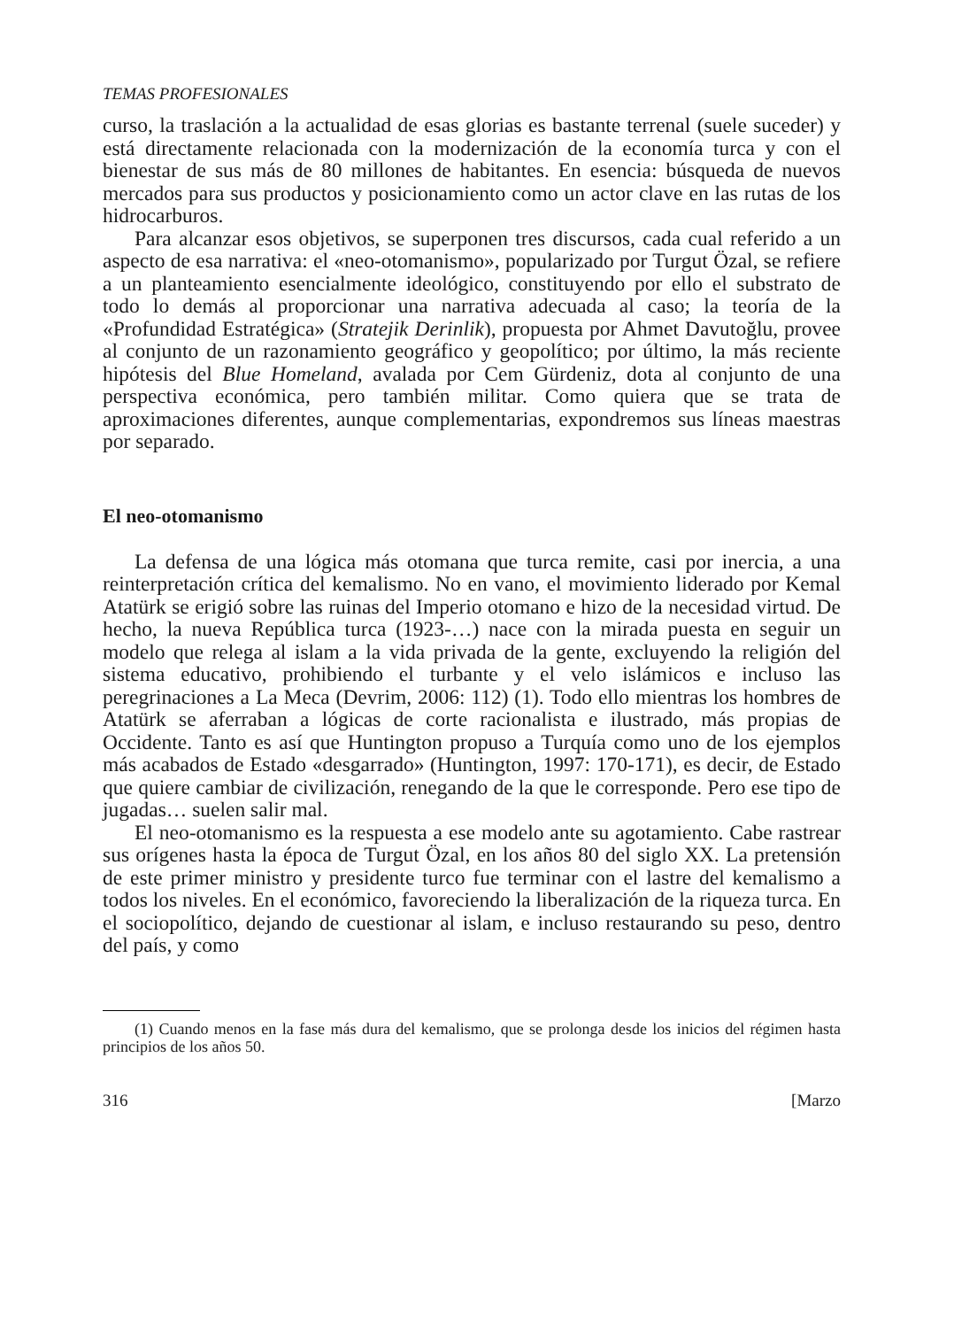TEMAS PROFESIONALES
curso, la traslación a la actualidad de esas glorias es bastante terrenal (suele suceder) y está directamente relacionada con la modernización de la economía turca y con el bienestar de sus más de 80 millones de habitantes. En esencia: búsqueda de nuevos mercados para sus productos y posicionamiento como un actor clave en las rutas de los hidrocarburos.
Para alcanzar esos objetivos, se superponen tres discursos, cada cual referido a un aspecto de esa narrativa: el «neo-otomanismo», popularizado por Turgut Özal, se refiere a un planteamiento esencialmente ideológico, constituyendo por ello el substrato de todo lo demás al proporcionar una narrativa adecuada al caso; la teoría de la «Profundidad Estratégica» (Stratejik Derinlik), propuesta por Ahmet Davutoğlu, provee al conjunto de un razonamiento geográfico y geopolítico; por último, la más reciente hipótesis del Blue Homeland, avalada por Cem Gürdeniz, dota al conjunto de una perspectiva económica, pero también militar. Como quiera que se trata de aproximaciones diferentes, aunque complementarias, expondremos sus líneas maestras por separado.
El neo-otomanismo
La defensa de una lógica más otomana que turca remite, casi por inercia, a una reinterpretación crítica del kemalismo. No en vano, el movimiento liderado por Kemal Atatürk se erigió sobre las ruinas del Imperio otomano e hizo de la necesidad virtud. De hecho, la nueva República turca (1923-…) nace con la mirada puesta en seguir un modelo que relega al islam a la vida privada de la gente, excluyendo la religión del sistema educativo, prohibiendo el turbante y el velo islámicos e incluso las peregrinaciones a La Meca (Devrim, 2006: 112) (1). Todo ello mientras los hombres de Atatürk se aferraban a lógicas de corte racionalista e ilustrado, más propias de Occidente. Tanto es así que Huntington propuso a Turquía como uno de los ejemplos más acabados de Estado «desgarrado» (Huntington, 1997: 170-171), es decir, de Estado que quiere cambiar de civilización, renegando de la que le corresponde. Pero ese tipo de jugadas… suelen salir mal.
El neo-otomanismo es la respuesta a ese modelo ante su agotamiento. Cabe rastrear sus orígenes hasta la época de Turgut Özal, en los años 80 del siglo XX. La pretensión de este primer ministro y presidente turco fue terminar con el lastre del kemalismo a todos los niveles. En el económico, favoreciendo la liberalización de la riqueza turca. En el sociopolítico, dejando de cuestionar al islam, e incluso restaurando su peso, dentro del país, y como
(1) Cuando menos en la fase más dura del kemalismo, que se prolonga desde los inicios del régimen hasta principios de los años 50.
316 [Marzo